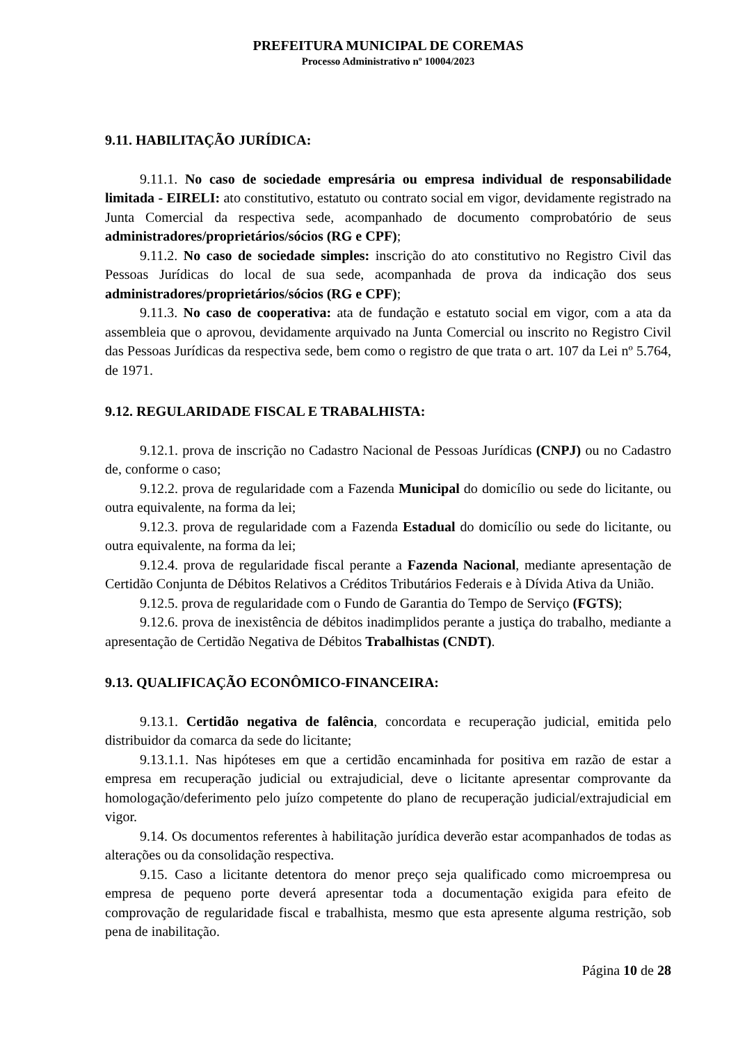PREFEITURA MUNICIPAL DE COREMAS
Processo Administrativo nº 10004/2023
9.11. HABILITAÇÃO JURÍDICA:
9.11.1. No caso de sociedade empresária ou empresa individual de responsabilidade limitada - EIRELI: ato constitutivo, estatuto ou contrato social em vigor, devidamente registrado na Junta Comercial da respectiva sede, acompanhado de documento comprobatório de seus administradores/proprietários/sócios (RG e CPF);
9.11.2. No caso de sociedade simples: inscrição do ato constitutivo no Registro Civil das Pessoas Jurídicas do local de sua sede, acompanhada de prova da indicação dos seus administradores/proprietários/sócios (RG e CPF);
9.11.3. No caso de cooperativa: ata de fundação e estatuto social em vigor, com a ata da assembleia que o aprovou, devidamente arquivado na Junta Comercial ou inscrito no Registro Civil das Pessoas Jurídicas da respectiva sede, bem como o registro de que trata o art. 107 da Lei nº 5.764, de 1971.
9.12. REGULARIDADE FISCAL E TRABALHISTA:
9.12.1. prova de inscrição no Cadastro Nacional de Pessoas Jurídicas (CNPJ) ou no Cadastro de, conforme o caso;
9.12.2. prova de regularidade com a Fazenda Municipal do domicílio ou sede do licitante, ou outra equivalente, na forma da lei;
9.12.3. prova de regularidade com a Fazenda Estadual do domicílio ou sede do licitante, ou outra equivalente, na forma da lei;
9.12.4. prova de regularidade fiscal perante a Fazenda Nacional, mediante apresentação de Certidão Conjunta de Débitos Relativos a Créditos Tributários Federais e à Dívida Ativa da União.
9.12.5. prova de regularidade com o Fundo de Garantia do Tempo de Serviço (FGTS);
9.12.6. prova de inexistência de débitos inadimplidos perante a justiça do trabalho, mediante a apresentação de Certidão Negativa de Débitos Trabalhistas (CNDT).
9.13. QUALIFICAÇÃO ECONÔMICO-FINANCEIRA:
9.13.1. Certidão negativa de falência, concordata e recuperação judicial, emitida pelo distribuidor da comarca da sede do licitante;
9.13.1.1. Nas hipóteses em que a certidão encaminhada for positiva em razão de estar a empresa em recuperação judicial ou extrajudicial, deve o licitante apresentar comprovante da homologação/deferimento pelo juízo competente do plano de recuperação judicial/extrajudicial em vigor.
9.14. Os documentos referentes à habilitação jurídica deverão estar acompanhados de todas as alterações ou da consolidação respectiva.
9.15. Caso a licitante detentora do menor preço seja qualificado como microempresa ou empresa de pequeno porte deverá apresentar toda a documentação exigida para efeito de comprovação de regularidade fiscal e trabalhista, mesmo que esta apresente alguma restrição, sob pena de inabilitação.
Página 10 de 28